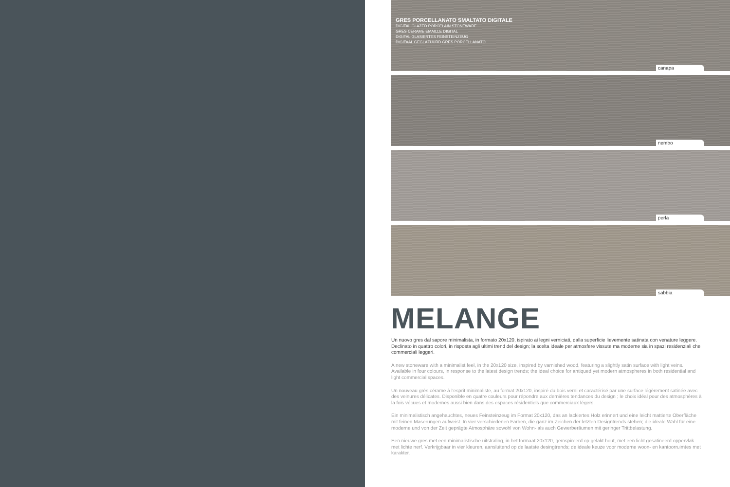GRES PORCELLANATO SMALTATO DIGITALE
DIGITAL GLAZED PORCELAIN STONEWARE
GRES CERAME EMAILLE DIGITAL
DIGITAL GLASIERTES FEINSTEINZEUG
DIGITAAL GEGLAZUURD GRES PORCELLANATO
canapa
nembo
perla
sabbia
MELANGE
Un nuovo gres dal sapore minimalista, in formato 20x120, ispirato ai legni verniciati, dalla superficie lievemente satinata con venature leggere. Declinato in quattro colori, in risposta agli ultimi trend del design; la scelta ideale per atmosfere vissute ma moderne sia in spazi residenziali che commerciali leggeri.
A new stoneware with a minimalist feel, in the 20x120 size, inspired by varnished wood, featuring a slightly satin surface with light veins. Available in four colours, in response to the latest design trends; the ideal choice for antiqued yet modern atmospheres in both residential and light commercial spaces.
Un nouveau grès cérame à l'esprit minimaliste, au format 20x120, inspiré du bois verni et caractérisé par une surface légèrement satinée avec des veinures délicates. Disponible en quatre couleurs pour répondre aux dernières tendances du design ; le choix idéal pour des atmosphères à la fois vécues et modernes aussi bien dans des espaces résidentiels que commerciaux légers.
Ein minimalistisch angehauchtes, neues Feinsteinzeug im Format 20x120, das an lackiertes Holz erinnert und eine leicht mattierte Oberfläche mit feinen Maserungen aufweist. In vier verschiedenen Farben, die ganz im Zeichen der letzten Designtrends stehen; die ideale Wahl für eine moderne und von der Zeit geprägte Atmosphäre sowohl von Wohn- als auch Gewerberäumen mit geringer Trittbelastung.
Een nieuwe gres met een minimalistische uitstraling, in het formaat 20x120, geïnspireerd op gelakt hout, met een licht gesatineerd oppervlak met lichte nerf. Verkrijgbaar in vier kleuren, aansluitend op de laatste desingtrends; de ideale keuze voor moderne woon- en kantoorruimtes met karakter.